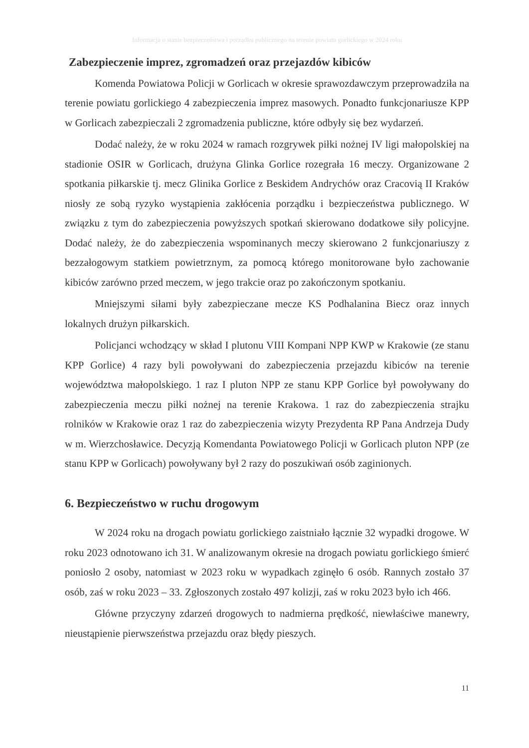Informacja o stanie bezpieczeństwa i porządku publicznego na terenie powiatu gorlickiego w 2024 roku
Zabezpieczenie imprez, zgromadzeń oraz przejazdów kibiców
Komenda Powiatowa Policji w Gorlicach w okresie sprawozdawczym przeprowadziła na terenie powiatu gorlickiego 4 zabezpieczenia imprez masowych. Ponadto funkcjonariusze KPP w Gorlicach zabezpieczali 2 zgromadzenia publiczne, które odbyły się bez wydarzeń.
Dodać należy, że w roku 2024 w ramach rozgrywek piłki nożnej IV ligi małopolskiej na stadionie OSIR w Gorlicach, drużyna Glinka Gorlice rozegrała 16 meczy. Organizowane 2 spotkania piłkarskie tj. mecz Glinika Gorlice z Beskidem Andrychów oraz Cracovią II Kraków niosły ze sobą ryzyko wystąpienia zakłócenia porządku i bezpieczeństwa publicznego. W związku z tym do zabezpieczenia powyższych spotkań skierowano dodatkowe siły policyjne. Dodać należy, że do zabezpieczenia wspominanych meczy skierowano 2 funkcjonariuszy z bezzałogowym statkiem powietrznym, za pomocą którego monitorowane było zachowanie kibiców zarówno przed meczem, w jego trakcie oraz po zakończonym spotkaniu.
Mniejszymi siłami były zabezpieczane mecze KS Podhalanina Biecz oraz innych lokalnych drużyn piłkarskich.
Policjanci wchodzący w skład I plutonu VIII Kompani NPP KWP w Krakowie (ze stanu KPP Gorlice) 4 razy byli powoływani do zabezpieczenia przejazdu kibiców na terenie województwa małopolskiego. 1 raz I pluton NPP ze stanu KPP Gorlice był powoływany do zabezpieczenia meczu piłki nożnej na terenie Krakowa. 1 raz do zabezpieczenia strajku rolników w Krakowie oraz 1 raz do zabezpieczenia wizyty Prezydenta RP Pana Andrzeja Dudy w m. Wierzchosławice. Decyzją Komendanta Powiatowego Policji w Gorlicach pluton NPP (ze stanu KPP w Gorlicach) powoływany był 2 razy do poszukiwań osób zaginionych.
6. Bezpieczeństwo w ruchu drogowym
W 2024 roku na drogach powiatu gorlickiego zaistniało łącznie 32 wypadki drogowe. W roku 2023 odnotowano ich 31. W analizowanym okresie na drogach powiatu gorlickiego śmierć poniosło 2 osoby, natomiast w 2023 roku w wypadkach zginęło 6 osób. Rannych zostało 37 osób, zaś w roku 2023 – 33. Zgłoszonych zostało 497 kolizji, zaś w roku 2023 było ich 466.
Główne przyczyny zdarzeń drogowych to nadmierna prędkość, niewłaściwe manewry, nieustąpienie pierwszeństwa przejazdu oraz błędy pieszych.
11